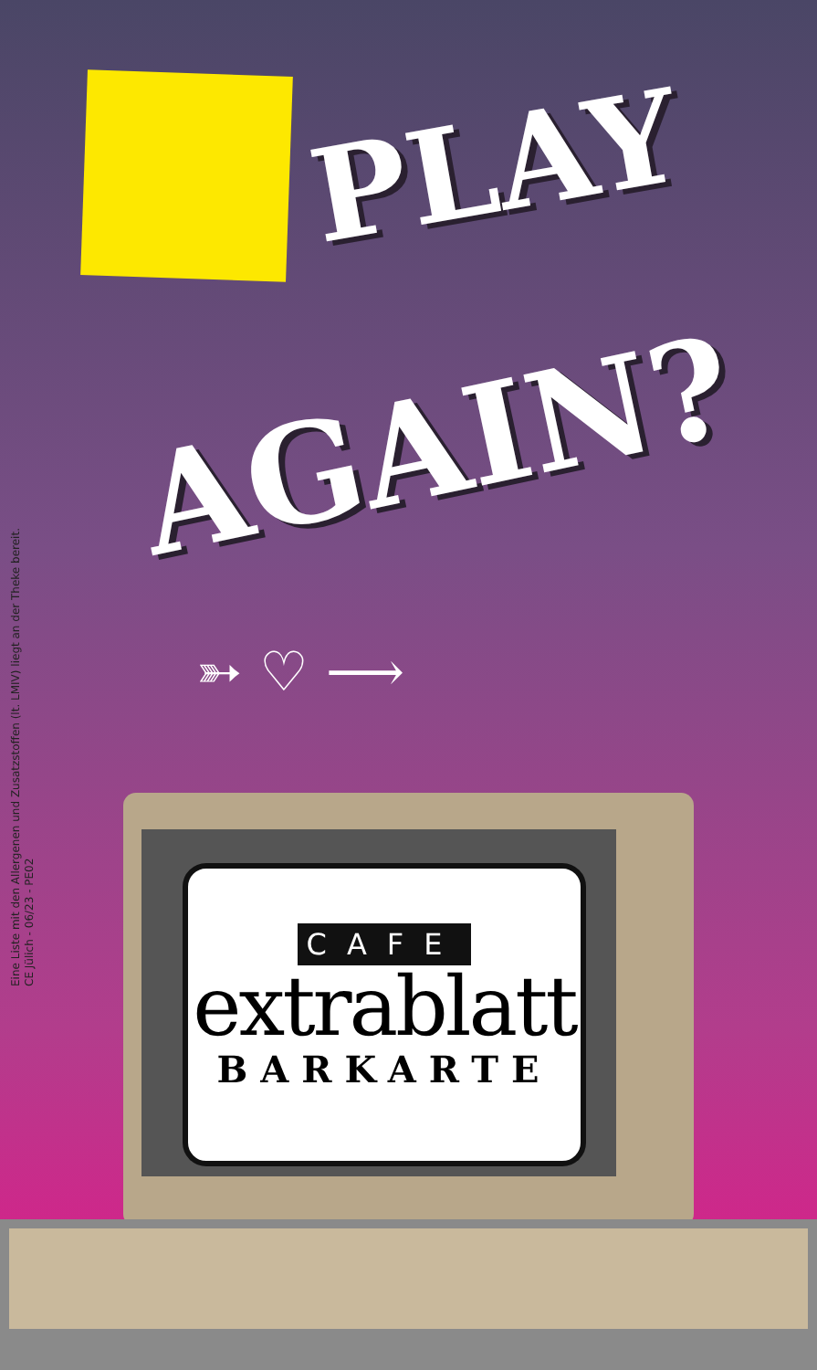PLAY
AGAIN?
➳ ♡ ⟶
Eine Liste mit den Allergenen und Zusatzstoffen (lt. LMIV) liegt an der Theke bereit.
CE Jülich - 06/23 - PE02
CAFE
extrablatt
BARKARTE